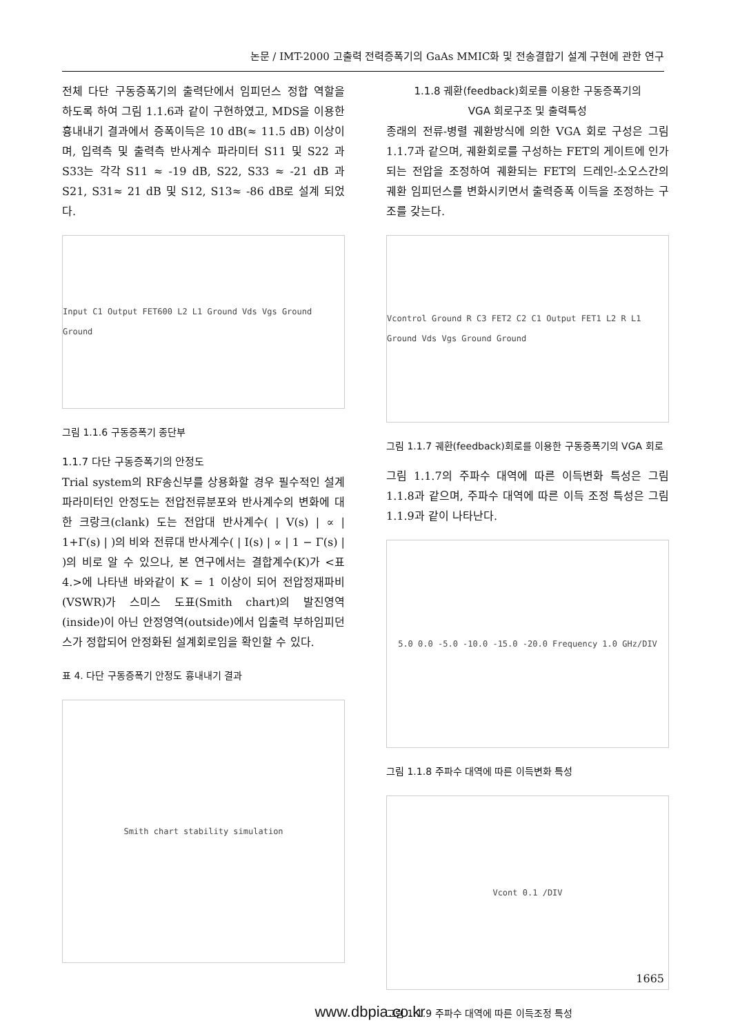논문 / IMT-2000 고출력 전력증폭기의 GaAs MMIC화 및 전송결합기 설계 구현에 관한 연구
전체 다단 구동증폭기의 출력단에서 임피던스 정합 역할을 하도록 하여 그림 1.1.6과 같이 구현하였고, MDS을 이용한 흉내내기 결과에서 증폭이득은 10 dB(≈ 11.5 dB) 이상이며, 입력측 및 출력측 반사계수 파라미터 S11 및 S22 과 S33는 각각 S11 ≈ -19 dB, S22, S33 ≈ -21 dB 과 S21, S31≈ 21 dB 및 S12, S13≈ -86 dB로 설계 되었다.
Input C1 Output FET600 L2 L1 Ground Vds Vgs Ground Ground
그림 1.1.6 구동증폭기 종단부
1.1.7 다단 구동증폭기의 안정도
Trial system의 RF송신부를 상용화할 경우 필수적인 설계 파라미터인 안정도는 전압전류분포와 반사계수의 변화에 대한 크랑크(clank) 도는 전압대 반사계수( | V(s) | ∝ | 1+Γ(s) | )의 비와 전류대 반사계수( | I(s) | ∝ | 1 − Γ(s) | )의 비로 알 수 있으나, 본 연구에서는 결합계수(K)가 <표 4.>에 나타낸 바와같이 K = 1 이상이 되어 전압정재파비(VSWR)가 스미스 도표(Smith chart)의 발진영역(inside)이 아닌 안정영역(outside)에서 입출력 부하임피던스가 정합되어 안정화된 설계회로임을 확인할 수 있다.
표 4. 다단 구동증폭기 안정도 흉내내기 결과
Smith chart stability simulation
1.1.8 궤환(feedback)회로를 이용한 구동증폭기의
VGA 회로구조 및 출력특성
종래의 전류-병렬 궤환방식에 의한 VGA 회로 구성은 그림 1.1.7과 같으며, 궤환회로를 구성하는 FET의 게이트에 인가되는 전압을 조정하여 궤환되는 FET의 드레인-소오스간의 궤환 임피던스를 변화시키면서 출력증폭 이득을 조정하는 구조를 갖는다.
Vcontrol Ground R C3 FET2 C2 C1 Output FET1 L2 R L1 Ground Vds Vgs Ground Ground
그림 1.1.7 궤환(feedback)회로를 이용한 구동증폭기의 VGA 회로
그림 1.1.7의 주파수 대역에 따른 이득변화 특성은 그림 1.1.8과 같으며, 주파수 대역에 따른 이득 조정 특성은 그림 1.1.9과 같이 나타난다.
5.0 0.0 -5.0 -10.0 -15.0 -20.0 Frequency 1.0 GHz/DIV
그림 1.1.8 주파수 대역에 따른 이득변화 특성
Vcont 0.1 /DIV
그림 1.1.9 주파수 대역에 따른 이득조정 특성
1665
www.dbpia.co.kr